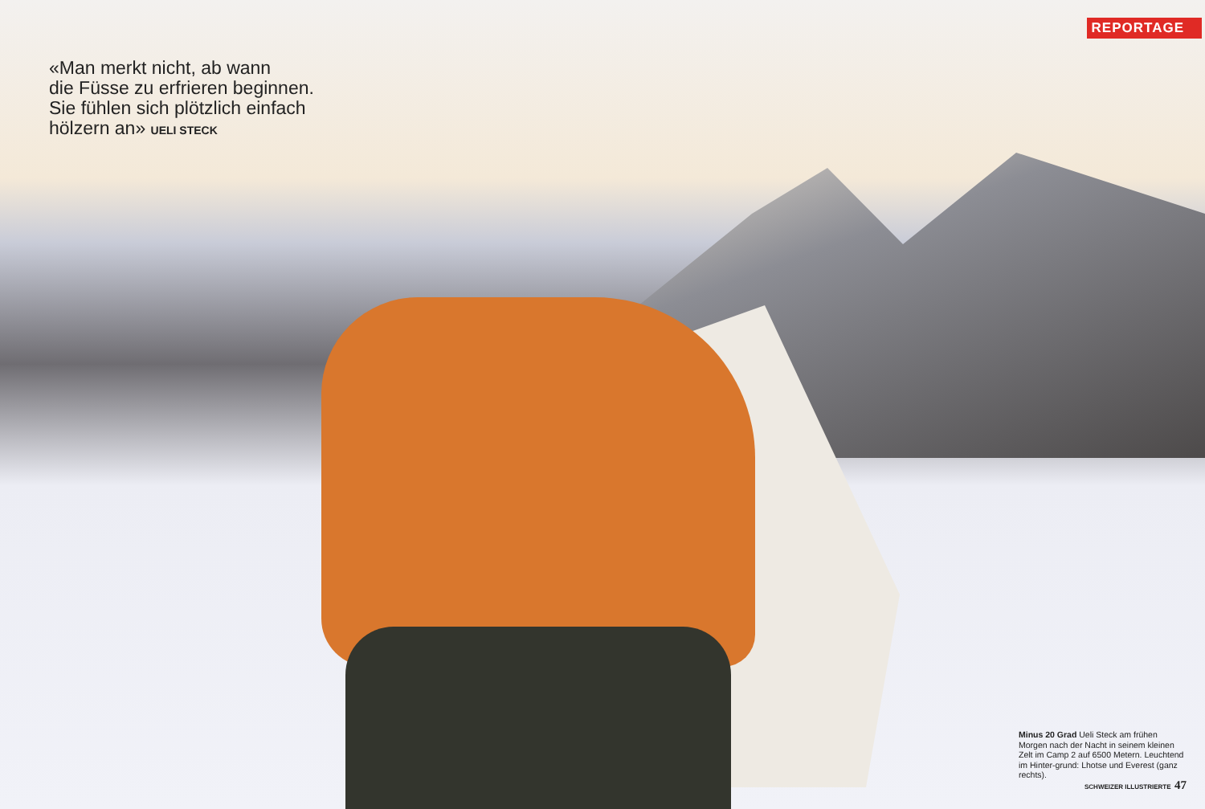REPORTAGE
«Man merkt nicht, ab wann
die Füsse zu erfrieren beginnen.
Sie fühlen sich plötzlich einfach
hölzern an» UELI STECK
Minus 20 Grad Ueli Steck am frühen Morgen nach der Nacht in seinem kleinen Zelt im Camp 2 auf 6500 Metern. Leuchtend im Hinter-grund: Lhotse und Everest (ganz rechts).
SCHWEIZER ILLUSTRIERTE 47